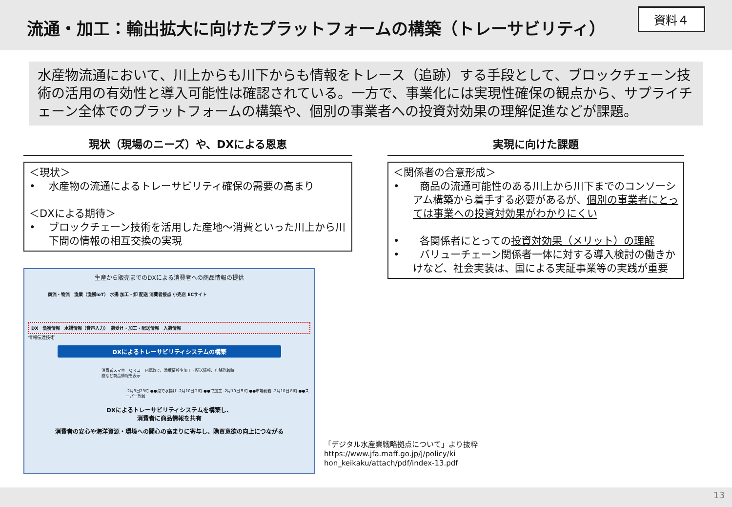流通・加工：輸出拡大に向けたプラットフォームの構築（トレーサビリティ）
資料４
水産物流通において、川上からも川下からも情報をトレース（追跡）する手段として、ブロックチェーン技術の活用の有効性と導入可能性は確認されている。一方で、事業化には実現性確保の観点から、サプライチェーン全体でのプラットフォームの構築や、個別の事業者への投資対効果の理解促進などが課題。
現状（現場のニーズ）や、DXによる恩恵
＜現状＞
•　 水産物の流通によるトレーサビリティ確保の需要の高まり
＜DXによる期待＞
•　 ブロックチェーン技術を活用した産地～消費といった川上から川下間の情報の相互交換の実現
生産から販売までのDXによる消費者への商品情報の提供
商流・物流　漁業（漁撈IoT） 水揚 加工・卸 配送 消費者接点 小売店 ECサイト
DX　漁獲情報　水揚情報（音声入力）　荷受け・加工・配送情報　入荷情報
情報伝達技術
DXによるトレーサビリティシステムの構築
消費者スマホ　ＱＲコード読取で、漁獲情報や加工・配送情報、店舗到着時間など商品情報を表示
-2月9日23時 ●●港で水揚げ -2月10日２時 ●●で加工 -2月10日５時 ●●市場到着 -2月10日８時 ●●スーパー到着
DXによるトレーサビリティシステムを構築し、
消費者に商品情報を共有
消費者の安心や海洋資源・環境への関心の高まりに寄与し、購買意欲の向上につながる
実現に向けた課題
＜関係者の合意形成＞
•　　商品の流通可能性のある川上から川下までのコンソーシアム構築から着手する必要があるが、個別の事業者にとっては事業への投資対効果がわかりにくい
•　　各関係者にとっての投資対効果（メリット）の理解
•　　バリューチェーン関係者一体に対する導入検討の働きかけなど、社会実装は、国による実証事業等の実践が重要
「デジタル水産業戦略拠点について」より抜粋
https://www.jfa.maff.go.jp/j/policy/ki
hon_keikaku/attach/pdf/index-13.pdf
13